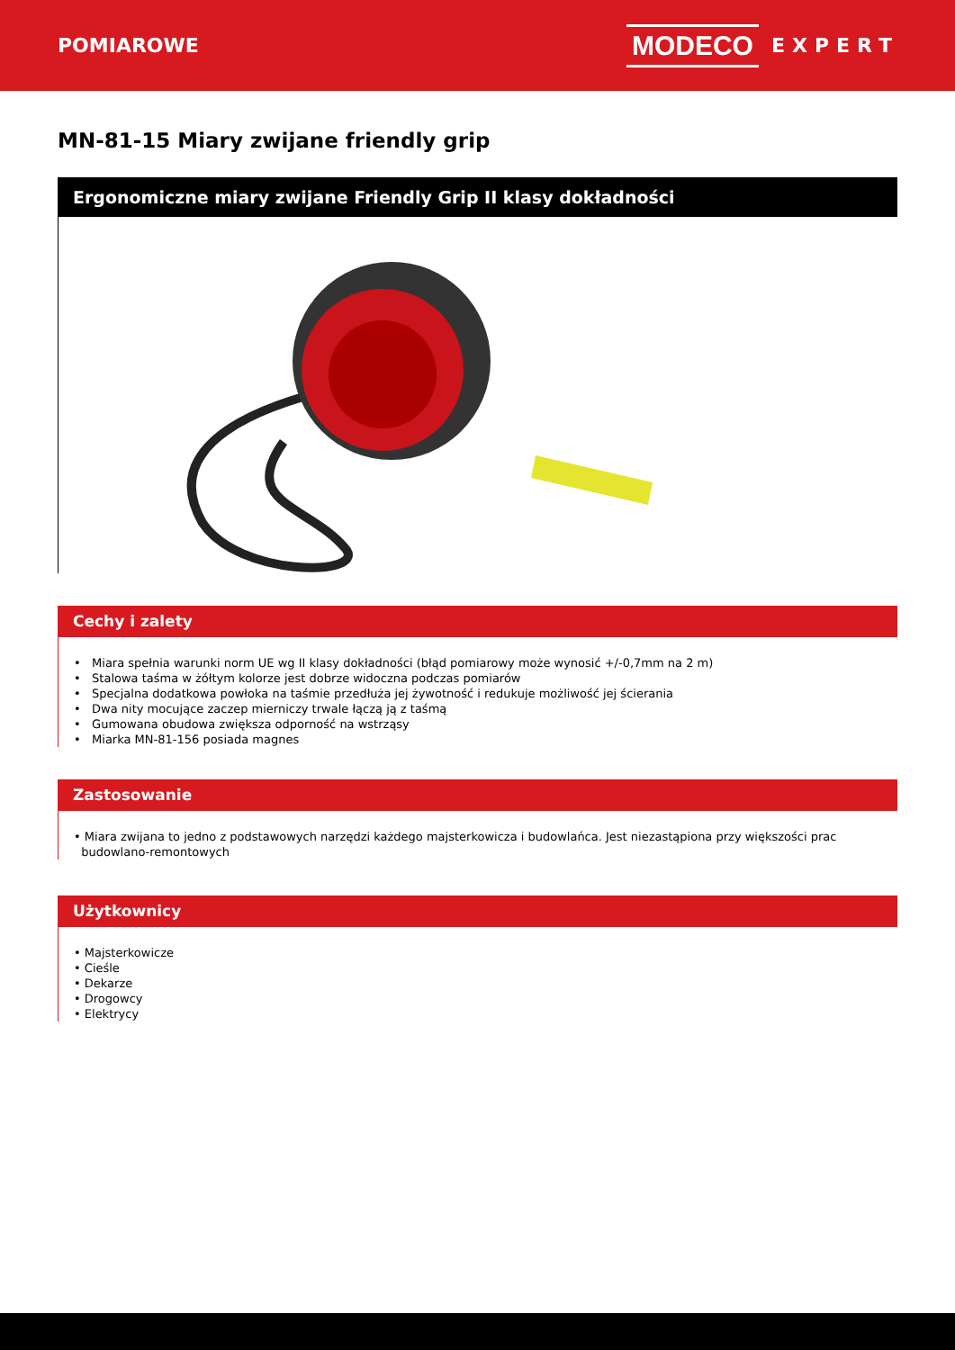POMIAROWE
MODECO EXPERT
MN-81-15 Miary zwijane friendly grip
Ergonomiczne miary zwijane Friendly Grip II klasy dokładności
Cechy i zalety
• Miara spełnia warunki norm UE wg II klasy dokładności (błąd pomiarowy może wynosić +/-0,7mm na 2 m)
• Stalowa taśma w żółtym kolorze jest dobrze widoczna podczas pomiarów
• Specjalna dodatkowa powłoka na taśmie przedłuża jej żywotność i redukuje możliwość jej ścierania
• Dwa nity mocujące zaczep mierniczy trwale łączą ją z taśmą
• Gumowana obudowa zwiększa odporność na wstrząsy
• Miarka MN-81-156 posiada magnes
Zastosowanie
• Miara zwijana to jedno z podstawowych narzędzi każdego majsterkowicza i budowlańca. Jest niezastąpiona przy większości prac
budowlano-remontowych
Użytkownicy
• Majsterkowicze
• Cieśle
• Dekarze
• Drogowcy
• Elektrycy